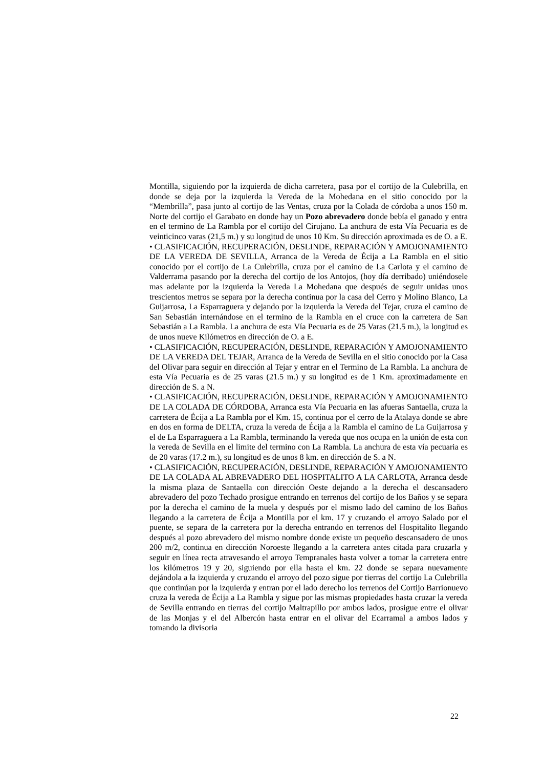Montilla, siguiendo por la izquierda de dicha carretera, pasa por el cortijo de la Culebrilla, en donde se deja por la izquierda la Vereda de la Mohedana en el sitio conocido por la “Membrilla”, pasa junto al cortijo de las Ventas, cruza por la Colada de córdoba a unos 150 m. Norte del cortijo el Garabato en donde hay un Pozo abrevadero donde bebía el ganado y entra en el termino de La Rambla por el cortijo del Cirujano. La anchura de esta Vía Pecuaria es de veinticinco varas (21,5 m.) y su longitud de unos 10 Km. Su dirección aproximada es de O. a E.
• CLASIFICACIÓN, RECUPERACIÓN, DESLINDE, REPARACIÓN Y AMOJONAMIENTO DE LA VEREDA DE SEVILLA, Arranca de la Vereda de Écija a La Rambla en el sitio conocido por el cortijo de La Culebrilla, cruza por el camino de La Carlota y el camino de Valderrama pasando por la derecha del cortijo de los Antojos, (hoy día derribado) uniéndosele mas adelante por la izquierda la Vereda La Mohedana que después de seguir unidas unos trescientos metros se separa por la derecha continua por la casa del Cerro y Molino Blanco, La Guijarrosa, La Esparraguera y dejando por la izquierda la Vereda del Tejar, cruza el camino de San Sebastián internándose en el termino de la Rambla en el cruce con la carretera de San Sebastián a La Rambla. La anchura de esta Vía Pecuaria es de 25 Varas (21.5 m.), la longitud es de unos nueve Kilómetros en dirección de O. a E.
• CLASIFICACIÓN, RECUPERACIÓN, DESLINDE, REPARACIÓN Y AMOJONAMIENTO DE LA VEREDA DEL TEJAR, Arranca de la Vereda de Sevilla en el sitio conocido por la Casa del Olivar para seguir en dirección al Tejar y entrar en el Termino de La Rambla. La anchura de esta Vía Pecuaria es de 25 varas (21.5 m.) y su longitud es de 1 Km. aproximadamente en dirección de S. a N.
• CLASIFICACIÓN, RECUPERACIÓN, DESLINDE, REPARACIÓN Y AMOJONAMIENTO DE LA COLADA DE CÓRDOBA, Arranca esta Vía Pecuaria en las afueras Santaella, cruza la carretera de Écija a La Rambla por el Km. 15, continua por el cerro de la Atalaya donde se abre en dos en forma de DELTA, cruza la vereda de Écija a la Rambla el camino de La Guijarrosa y el de La Esparraguera a La Rambla, terminando la vereda que nos ocupa en la unión de esta con la vereda de Sevilla en el limite del termino con La Rambla. La anchura de esta vía pecuaria es de 20 varas (17.2 m.), su longitud es de unos 8 km. en dirección de S. a N.
• CLASIFICACIÓN, RECUPERACIÓN, DESLINDE, REPARACIÓN Y AMOJONAMIENTO DE LA COLADA AL ABREVADERO DEL HOSPITALITO A LA CARLOTA, Arranca desde la misma plaza de Santaella con dirección Oeste dejando a la derecha el descansadero abrevadero del pozo Techado prosigue entrando en terrenos del cortijo de los Baños y se separa por la derecha el camino de la muela y después por el mismo lado del camino de los Baños llegando a la carretera de Écija a Montilla por el km. 17 y cruzando el arroyo Salado por el puente, se separa de la carretera por la derecha entrando en terrenos del Hospitalito llegando después al pozo abrevadero del mismo nombre donde existe un pequeño descansadero de unos 200 m/2, continua en dirección Noroeste llegando a la carretera antes citada para cruzarla y seguir en línea recta atravesando el arroyo Tempranales hasta volver a tomar la carretera entre los kilómetros 19 y 20, siguiendo por ella hasta el km. 22 donde se separa nuevamente dejándola a la izquierda y cruzando el arroyo del pozo sigue por tierras del cortijo La Culebrilla que continúan por la izquierda y entran por el lado derecho los terrenos del Cortijo Barrionuevo cruza la vereda de Écija a La Rambla y sigue por las mismas propiedades hasta cruzar la vereda de Sevilla entrando en tierras del cortijo Maltrapillo por ambos lados, prosigue entre el olivar de las Monjas y el del Albercón hasta entrar en el olivar del Ecarramal a ambos lados y tomando la divisoria
22